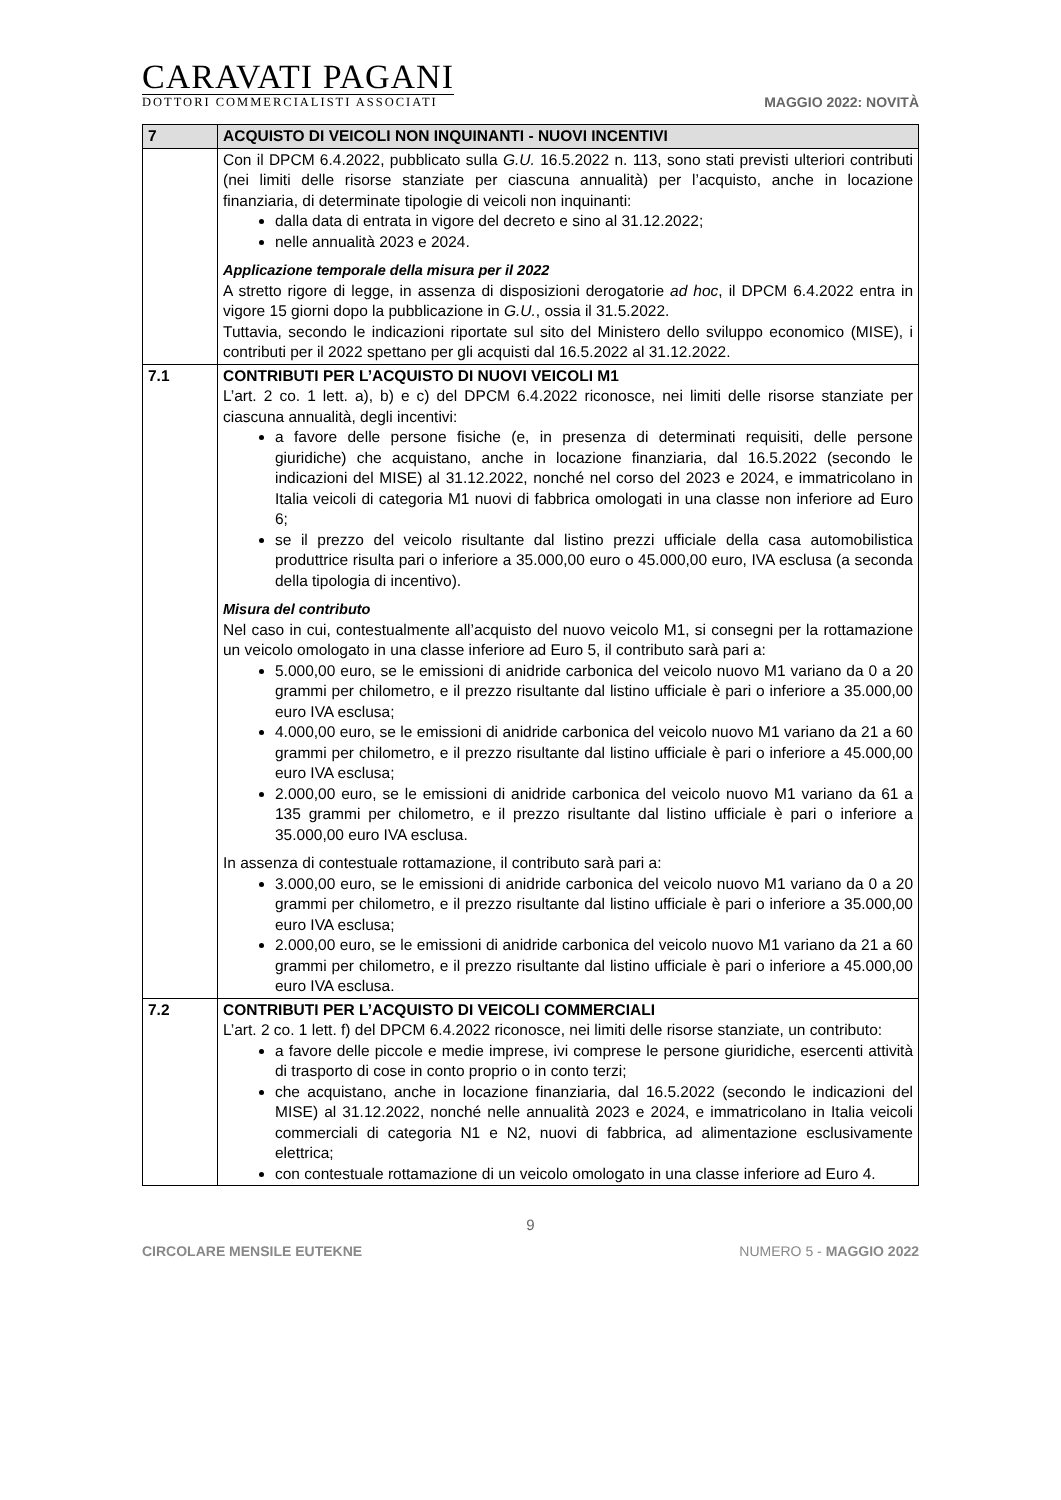CARAVATI PAGANI
DOTTORI COMMERCIALISTI ASSOCIATI
MAGGIO 2022: NOVITÀ
| 7 | ACQUISTO DI VEICOLI NON INQUINANTI - NUOVI INCENTIVI |
| --- | --- |
| | Con il DPCM 6.4.2022, pubblicato sulla G.U. 16.5.2022 n. 113, sono stati previsti ulteriori contributi (nei limiti delle risorse stanziate per ciascuna annualità) per l’acquisto, anche in locazione finanziaria, di determinate tipologie di veicoli non inquinanti: dalla data di entrata in vigore del decreto e sino al 31.12.2022; nelle annualità 2023 e 2024. Applicazione temporale della misura per il 2022 A stretto rigore di legge, in assenza di disposizioni derogatorie ad hoc , il DPCM 6.4.2022 entra in vigore 15 giorni dopo la pubblicazione in G.U. , ossia il 31.5.2022. Tuttavia, secondo le indicazioni riportate sul sito del Ministero dello sviluppo economico (MISE), i contributi per il 2022 spettano per gli acquisti dal 16.5.2022 al 31.12.2022. |
| 7.1 | CONTRIBUTI PER L’ACQUISTO DI NUOVI VEICOLI M1 L’art. 2 co. 1 lett. a), b) e c) del DPCM 6.4.2022 riconosce, nei limiti delle risorse stanziate per ciascuna annualità, degli incentivi: a favore delle persone fisiche (e, in presenza di determinati requisiti, delle persone giuridiche) che acquistano, anche in locazione finanziaria, dal 16.5.2022 (secondo le indicazioni del MISE) al 31.12.2022, nonché nel corso del 2023 e 2024, e immatricolano in Italia veicoli di categoria M1 nuovi di fabbrica omologati in una classe non inferiore ad Euro 6; se il prezzo del veicolo risultante dal listino prezzi ufficiale della casa automobilistica produttrice risulta pari o inferiore a 35.000,00 euro o 45.000,00 euro, IVA esclusa (a seconda della tipologia di incentivo). Misura del contributo Nel caso in cui, contestualmente all’acquisto del nuovo veicolo M1, si consegni per la rottamazione un veicolo omologato in una classe inferiore ad Euro 5, il contributo sarà pari a: 5.000,00 euro, se le emissioni di anidride carbonica del veicolo nuovo M1 variano da 0 a 20 grammi per chilometro, e il prezzo risultante dal listino ufficiale è pari o inferiore a 35.000,00 euro IVA esclusa; 4.000,00 euro, se le emissioni di anidride carbonica del veicolo nuovo M1 variano da 21 a 60 grammi per chilometro, e il prezzo risultante dal listino ufficiale è pari o inferiore a 45.000,00 euro IVA esclusa; 2.000,00 euro, se le emissioni di anidride carbonica del veicolo nuovo M1 variano da 61 a 135 grammi per chilometro, e il prezzo risultante dal listino ufficiale è pari o inferiore a 35.000,00 euro IVA esclusa. In assenza di contestuale rottamazione, il contributo sarà pari a: 3.000,00 euro, se le emissioni di anidride carbonica del veicolo nuovo M1 variano da 0 a 20 grammi per chilometro, e il prezzo risultante dal listino ufficiale è pari o inferiore a 35.000,00 euro IVA esclusa; 2.000,00 euro, se le emissioni di anidride carbonica del veicolo nuovo M1 variano da 21 a 60 grammi per chilometro, e il prezzo risultante dal listino ufficiale è pari o inferiore a 45.000,00 euro IVA esclusa. |
| 7.2 | CONTRIBUTI PER L’ACQUISTO DI VEICOLI COMMERCIALI L’art. 2 co. 1 lett. f) del DPCM 6.4.2022 riconosce, nei limiti delle risorse stanziate, un contributo: a favore delle piccole e medie imprese, ivi comprese le persone giuridiche, esercenti attività di trasporto di cose in conto proprio o in conto terzi; che acquistano, anche in locazione finanziaria, dal 16.5.2022 (secondo le indicazioni del MISE) al 31.12.2022, nonché nelle annualità 2023 e 2024, e immatricolano in Italia veicoli commerciali di categoria N1 e N2, nuovi di fabbrica, ad alimentazione esclusivamente elettrica; con contestuale rottamazione di un veicolo omologato in una classe inferiore ad Euro 4. |
9
CIRCOLARE MENSILE EUTEKNE NUMERO 5 - MAGGIO 2022